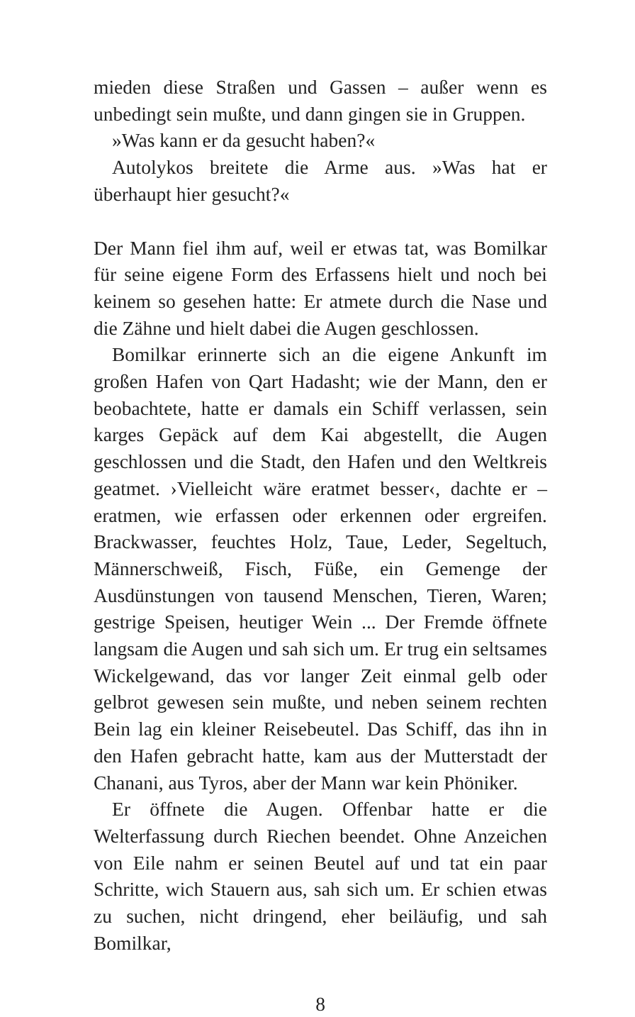mieden diese Straßen und Gassen – außer wenn es unbedingt sein mußte, und dann gingen sie in Gruppen.
»Was kann er da gesucht haben?«
Autolykos breitete die Arme aus. »Was hat er überhaupt hier gesucht?«
Der Mann fiel ihm auf, weil er etwas tat, was Bomilkar für seine eigene Form des Erfassens hielt und noch bei keinem so gesehen hatte: Er atmete durch die Nase und die Zähne und hielt dabei die Augen geschlossen.
Bomilkar erinnerte sich an die eigene Ankunft im großen Hafen von Qart Hadasht; wie der Mann, den er beobachtete, hatte er damals ein Schiff verlassen, sein karges Gepäck auf dem Kai abgestellt, die Augen geschlossen und die Stadt, den Hafen und den Weltkreis geatmet. ›Vielleicht wäre eratmet besser‹, dachte er – eratmen, wie erfassen oder erkennen oder ergreifen. Brackwasser, feuchtes Holz, Taue, Leder, Segeltuch, Männerschweiß, Fisch, Füße, ein Gemenge der Ausdünstungen von tausend Menschen, Tieren, Waren; gestrige Speisen, heutiger Wein ... Der Fremde öffnete langsam die Augen und sah sich um. Er trug ein seltsames Wickelgewand, das vor langer Zeit einmal gelb oder gelbrot gewesen sein mußte, und neben seinem rechten Bein lag ein kleiner Reisebeutel. Das Schiff, das ihn in den Hafen gebracht hatte, kam aus der Mutterstadt der Chanani, aus Tyros, aber der Mann war kein Phöniker.
Er öffnete die Augen. Offenbar hatte er die Welterfassung durch Riechen beendet. Ohne Anzeichen von Eile nahm er seinen Beutel auf und tat ein paar Schritte, wich Stauern aus, sah sich um. Er schien etwas zu suchen, nicht dringend, eher beiläufig, und sah Bomilkar,
8